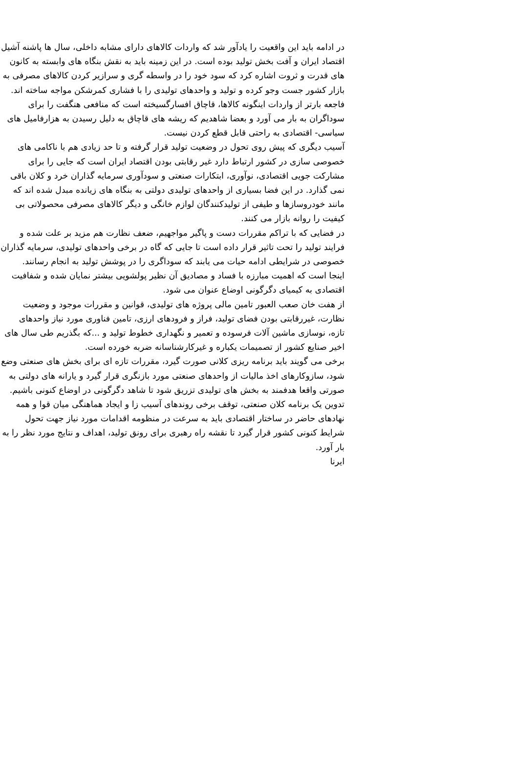در ادامه باید این واقعیت را یادآور شد که واردات کالاهای دارای مشابه داخلی، سال ها پاشنه آشیل اقتصاد ایران و آفت بخش تولید بوده است. در این زمینه باید به نقش بنگاه های وابسته به کانون های قدرت و ثروت اشاره کرد که سود خود را در واسطه گری و سرازیر کردن کالاهای مصرفی به بازار کشور جست وجو کرده و تولید و واحدهای تولیدی را با فشاری کمرشکن مواجه ساخته اند.
فاجعه بارتر از واردات اینگونه کالاها، قاچاق افسارگسیخته است که منافعی هنگفت را برای سوداگران به بار می آورد و بعضا شاهدیم که ریشه های قاچاق به دلیل رسیدن به هزارفامیل های سیاسی- اقتصادی به راحتی قابل قطع کردن نیست.
آسیب دیگری که پیش روی تحول در وضعیت تولید قرار گرفته و تا حد زیادی هم با ناکامی های خصوصی سازی در کشور ارتباط دارد غیر رقابتی بودن اقتصاد ایران است که جایی را برای مشارکت جویی اقتصادی، نوآوری، ابتکارات صنعتی و سودآوری سرمایه گذاران خرد و کلان باقی نمی گذارد. در این فضا بسیاری از واحدهای تولیدی دولتی به بنگاه های زیانده مبدل شده اند که مانند خودروسازها و طیفی از تولیدکنندگان لوازم خانگی و دیگر کالاهای مصرفی محصولاتی بی کیفیت را روانه بازار می کنند.
در فضایی که با تراکم مقررات دست و پاگیر مواجهیم، ضعف نظارت هم مزید بر علت شده و فرایند تولید را تحت تاثیر قرار داده است تا جایی که گاه در برخی واحدهای تولیدی، سرمایه گذاران خصوصی در شرایطی ادامه حیات می یابند که سوداگری را در پوشش تولید به انجام رسانند.
اینجا است که اهمیت مبارزه با فساد و مصادیق آن نظیر پولشویی بیشتر نمایان شده و شفافیت اقتصادی به کیمیای دگرگونی اوضاع عنوان می شود.
از هفت خان صعب العبور تامین مالی پروژه های تولیدی، قوانین و مقررات موجود و وضعیت نظارت، غیررقابتی بودن فضای تولید، فراز و فرودهای ارزی، تامین فناوری مورد نیاز واحدهای تازه، نوسازی ماشین آلات فرسوده و تعمیر و نگهداری خطوط تولید و ...که بگذریم طی سال های اخیر صنایع کشور از تصمیمات یکباره و غیرکارشناسانه ضربه خورده است.
برخی می گویند باید برنامه ریزی کلانی صورت گیرد، مقررات تازه ای برای بخش های صنعتی وضع شود، سازوکارهای اخذ مالیات از واحدهای صنعتی مورد بازنگری قرار گیرد و یارانه های دولتی به صورتی واقعا هدفمند به بخش های تولیدی تزریق شود تا شاهد دگرگونی در اوضاع کنونی باشیم.
تدوین یک برنامه کلان صنعتی، توقف برخی روندهای آسیب زا و ایجاد هماهنگی میان قوا و همه نهادهای حاضر در ساختار اقتصادی باید به سرعت در منظومه اقدامات مورد نیاز جهت تحول شرایط کنونی کشور قرار گیرد تا نقشه راه رهبری برای رونق تولید، اهداف و نتایج مورد نظر را به بار آورد.
ایرنا